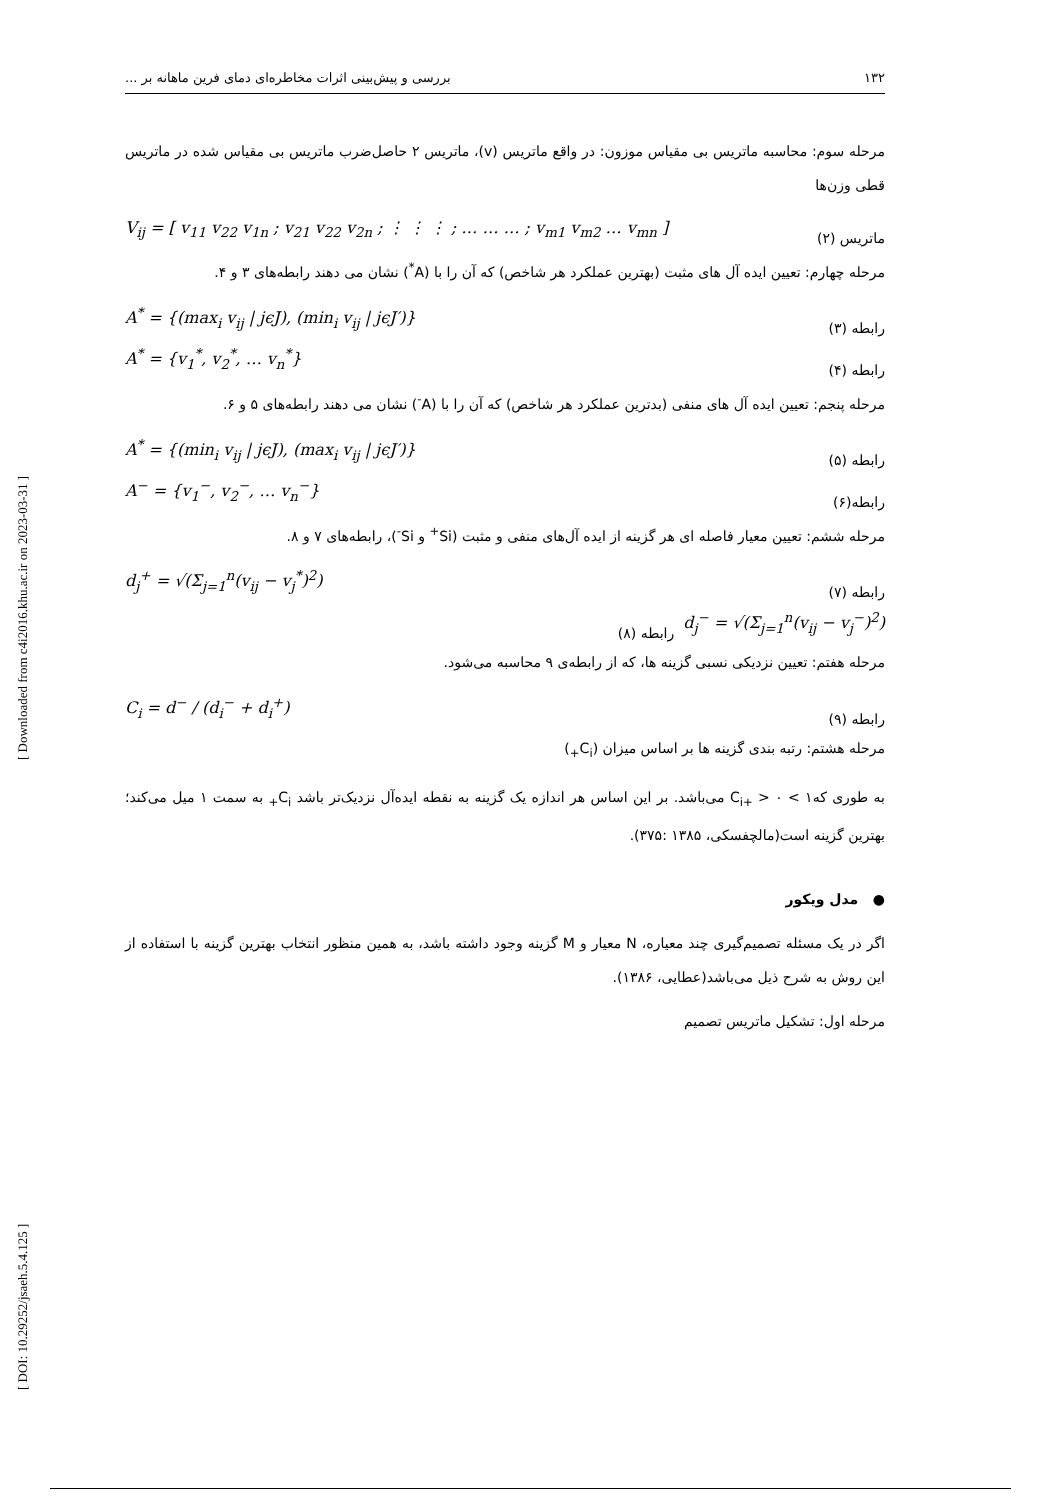[ Downloaded from c4i2016.khu.ac.ir on 2023-03-31 ]
[ DOI: 10.29252/jsaeh.5.4.125 ]
۱۳۲ بررسی و پیش‌بینی اثرات مخاطره‌ای دمای فرین ماهانه بر ...
مرحله سوم: محاسبه ماتریس بی مقیاس موزون: در واقع ماتریس (v)، ماتریس ۲ حاصل‌ضرب ماتریس بی مقیاس شده در ماتریس قطی وزن‌ها
ماتریس (۲)
V<sub>ij</sub> = [ v<sub>11</sub> v<sub>22</sub> v<sub>1n</sub> ; v<sub>21</sub> v<sub>22</sub> v<sub>2n</sub> ; ⋮ ⋮ ⋮ ; … … … ; v<sub>m1</sub> v<sub>m2</sub> … v<sub>mn</sub> ]
مرحله چهارم: تعیین ایده آل های مثبت (بهترین عملکرد هر شاخص) که آن را با (A<sup>*</sup>) نشان می دهند رابطه‌های ۳ و ۴.
رابطه (۳)
A<sup>*</sup> = {(max<sub>i</sub> v<sub>ij</sub> | jϵJ), (min<sub>i</sub> v<sub>ij</sub> | jϵJ′)}
رابطه (۴)
A<sup>*</sup> = {v<sub>1</sub><sup>*</sup>, v<sub>2</sub><sup>*</sup>, … v<sub>n</sub><sup>*</sup>}
مرحله پنجم: تعیین ایده آل های منفی (بدترین عملکرد هر شاخص) که آن را با (A<sup>-</sup>) نشان می دهند رابطه‌های ۵ و ۶.
رابطه (۵)
A<sup>*</sup> = {(min<sub>i</sub> v<sub>ij</sub> | jϵJ), (max<sub>i</sub> v<sub>ij</sub> | jϵJ′)}
رابطه(۶)
A<sup>−</sup> = {v<sub>1</sub><sup>−</sup>, v<sub>2</sub><sup>−</sup>, … v<sub>n</sub><sup>−</sup>}
مرحله ششم: تعیین معیار فاصله ای هر گزینه از ایده آل‌های منفی و مثبت (Si<sup>+</sup> و Si<sup>-</sup>)، رابطه‌های ۷ و ۸.
رابطه (۷)
d<sub>j</sub><sup>+</sup> = √(Σ<sub>j=1</sub><sup>n</sup>(v<sub>ij</sub> − v<sub>j</sub><sup>*</sup>)<sup>2</sup>)
d<sub>j</sub><sup>−</sup> = √(Σ<sub>j=1</sub><sup>n</sup>(v<sub>ij</sub> − v<sub>j</sub><sup>−</sup>)<sup>2</sup>)
رابطه (۸)
مرحله هفتم: تعیین نزدیکی نسبی گزینه ها، که از رابطه‌ی ۹ محاسبه می‌شود.
رابطه (۹)
C<sub>i</sub> = d<sup>−</sup> / (d<sub>i</sub><sup>−</sup> + d<sub>i</sub><sup>+</sup>)
مرحله هشتم: رتبه بندی گزینه ها بر اساس میزان (C<sub>i+</sub>)
به طوری که۱ > C<sub>i+</sub> > ۰ می‌باشد. بر این اساس هر اندازه یک گزینه به نقطه ایده‌آل نزدیک‌تر باشد C<sub>i+</sub> به سمت ۱ میل می‌کند؛ بهترین گزینه است(مالچفسکی، ۱۳۸۵ :۳۷۵).
● مدل ویکور
اگر در یک مسئله تصمیم‌گیری چند معیاره، N معیار و M گزینه وجود داشته باشد، به همین منظور انتخاب بهترین گزینه با استفاده از این روش به شرح ذیل می‌باشد(عطایی، ۱۳۸۶).
مرحله اول: تشکیل ماتریس تصمیم